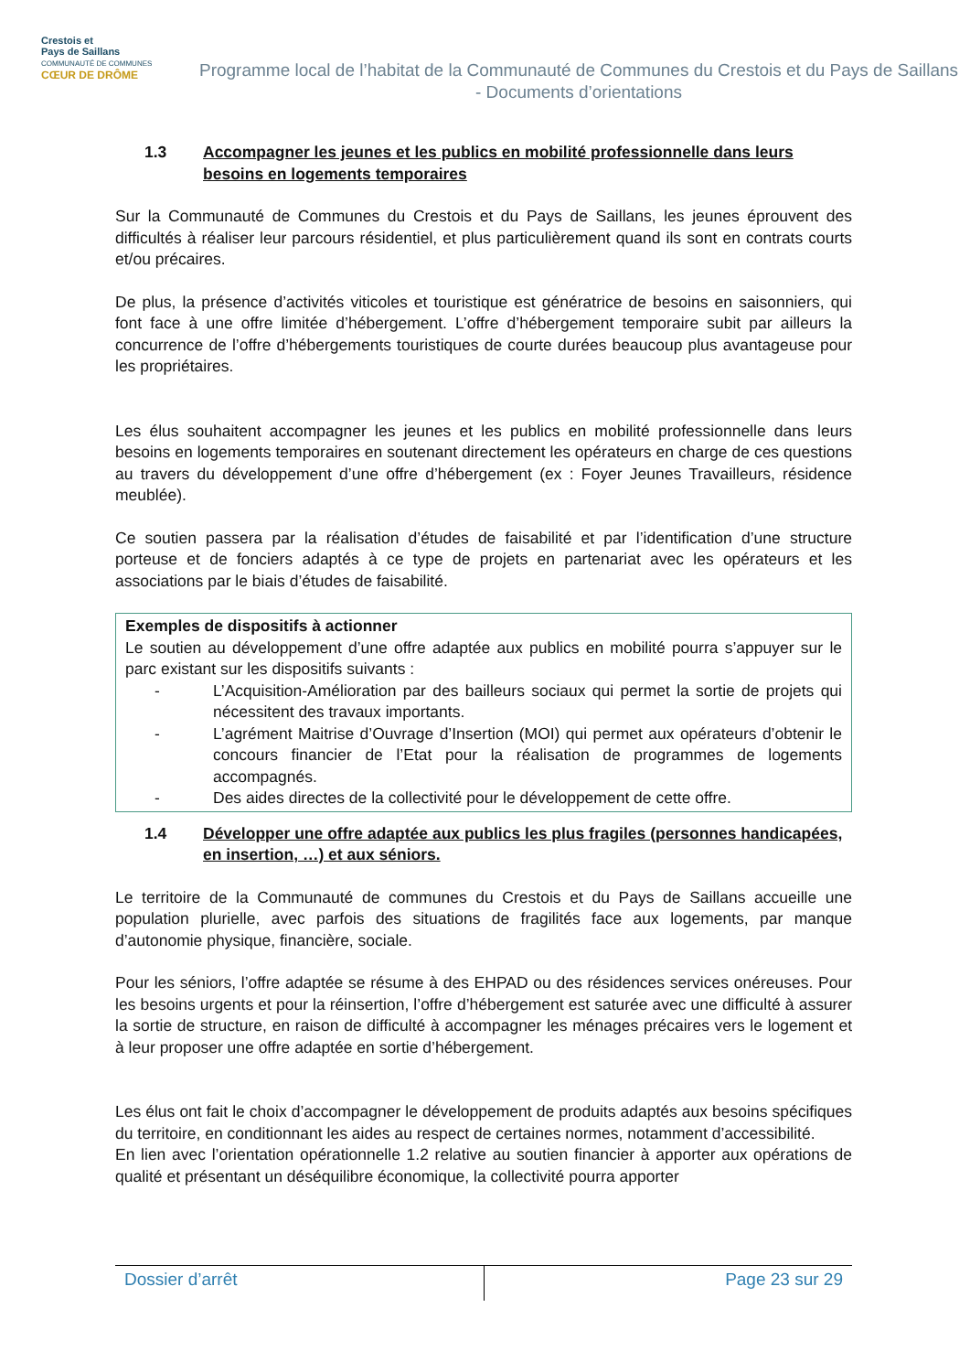Crestois et
Pays de Saillans
COMMUNAUTÉ DE COMMUNES
CŒUR DE DRÔME
Programme local de l’habitat de la Communauté de Communes du Crestois et du Pays de Saillans - Documents d’orientations
1.3 Accompagner les jeunes et les publics en mobilité professionnelle dans leurs besoins en logements temporaires
Sur la Communauté de Communes du Crestois et du Pays de Saillans, les jeunes éprouvent des difficultés à réaliser leur parcours résidentiel, et plus particulièrement quand ils sont en contrats courts et/ou précaires.
De plus, la présence d’activités viticoles et touristique est génératrice de besoins en saisonniers, qui font face à une offre limitée d’hébergement. L’offre d’hébergement temporaire subit par ailleurs la concurrence de l’offre d’hébergements touristiques de courte durées beaucoup plus avantageuse pour les propriétaires.
Les élus souhaitent accompagner les jeunes et les publics en mobilité professionnelle dans leurs besoins en logements temporaires en soutenant directement les opérateurs en charge de ces questions au travers du développement d’une offre d’hébergement (ex : Foyer Jeunes Travailleurs, résidence meublée).
Ce soutien passera par la réalisation d’études de faisabilité et par l’identification d’une structure porteuse et de fonciers adaptés à ce type de projets en partenariat avec les opérateurs et les associations par le biais d’études de faisabilité.
Exemples de dispositifs à actionner
Le soutien au développement d’une offre adaptée aux publics en mobilité pourra s’appuyer sur le parc existant sur les dispositifs suivants :
- L’Acquisition-Amélioration par des bailleurs sociaux qui permet la sortie de projets qui nécessitent des travaux importants.
- L’agrément Maitrise d’Ouvrage d’Insertion (MOI) qui permet aux opérateurs d’obtenir le concours financier de l’Etat pour la réalisation de programmes de logements accompagnés.
- Des aides directes de la collectivité pour le développement de cette offre.
1.4 Développer une offre adaptée aux publics les plus fragiles (personnes handicapées, en insertion, …) et aux séniors.
Le territoire de la Communauté de communes du Crestois et du Pays de Saillans accueille une population plurielle, avec parfois des situations de fragilités face aux logements, par manque d’autonomie physique, financière, sociale.
Pour les séniors, l’offre adaptée se résume à des EHPAD ou des résidences services onéreuses. Pour les besoins urgents et pour la réinsertion, l’offre d’hébergement est saturée avec une difficulté à assurer la sortie de structure, en raison de difficulté à accompagner les ménages précaires vers le logement et à leur proposer une offre adaptée en sortie d’hébergement.
Les élus ont fait le choix d’accompagner le développement de produits adaptés aux besoins spécifiques du territoire, en conditionnant les aides au respect de certaines normes, notamment d’accessibilité.
En lien avec l’orientation opérationnelle 1.2 relative au soutien financier à apporter aux opérations de qualité et présentant un déséquilibre économique, la collectivité pourra apporter
Dossier d’arrêt Page 23 sur 29